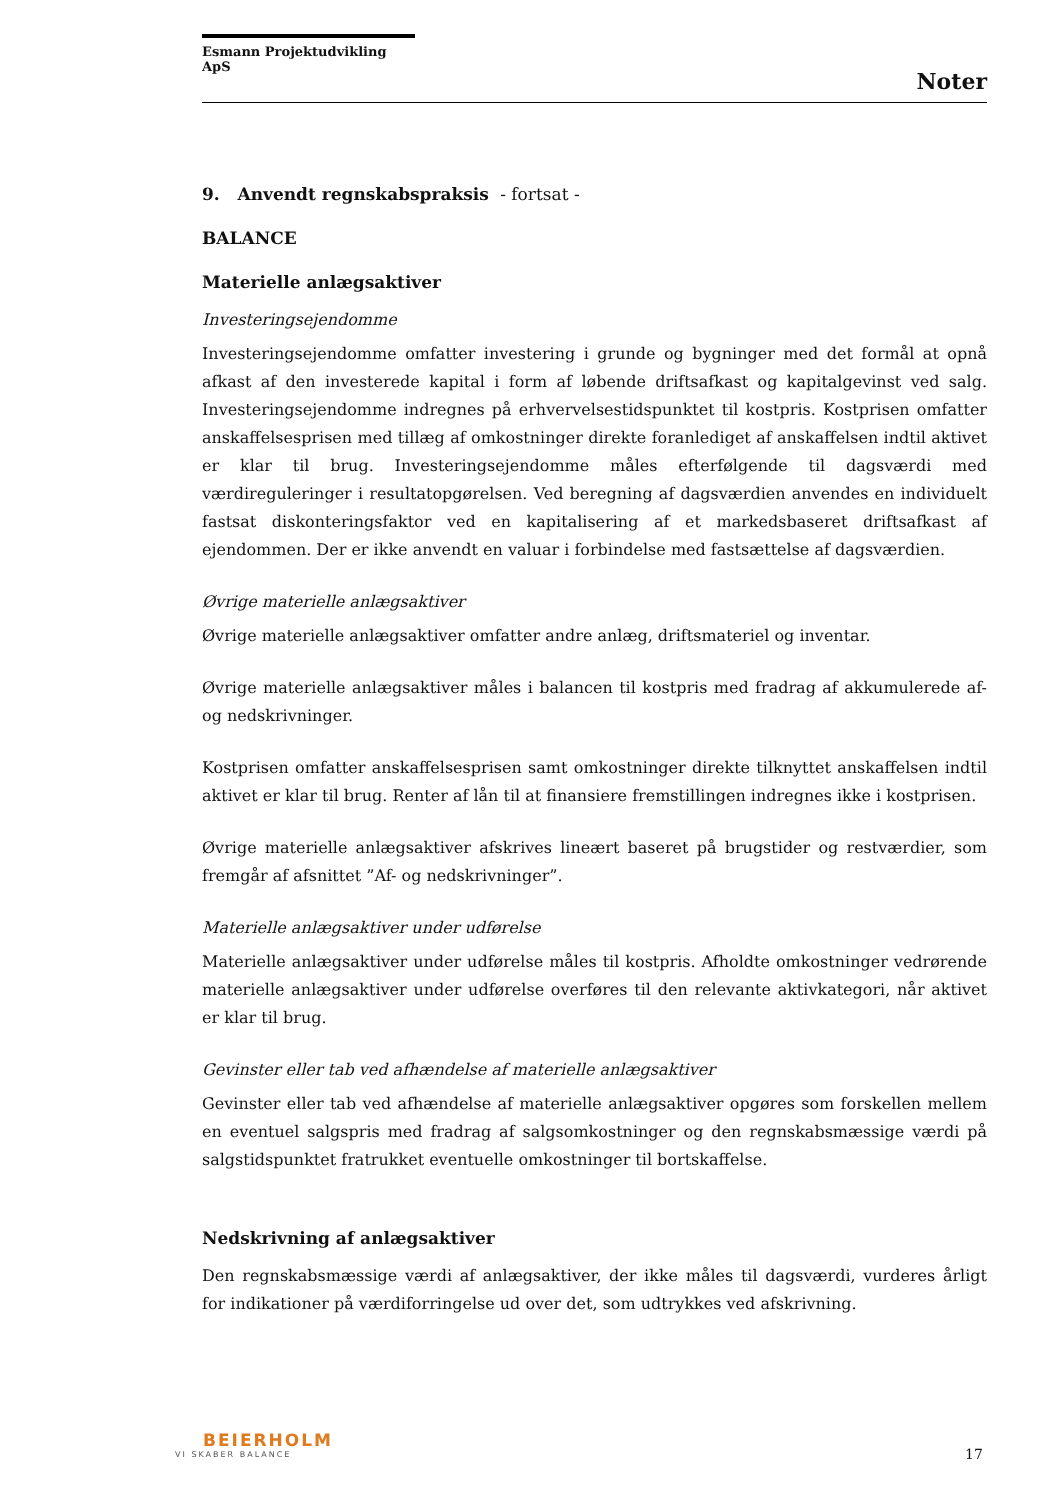Esmann Projektudvikling ApS
Noter
9. Anvendt regnskabspraksis - fortsat -
BALANCE
Materielle anlægsaktiver
Investeringsejendomme
Investeringsejendomme omfatter investering i grunde og bygninger med det formål at opnå afkast af den investerede kapital i form af løbende driftsafkast og kapitalgevinst ved salg. Investeringsejendomme indregnes på erhvervelsestidspunktet til kostpris. Kostprisen omfatter anskaffelsesprisen med tillæg af omkostninger direkte foranlediget af anskaffelsen indtil aktivet er klar til brug. Investeringsejendomme måles efterfølgende til dagsværdi med værdireguleringer i resultatopgørelsen. Ved beregning af dagsværdien anvendes en individuelt fastsat diskonteringsfaktor ved en kapitalisering af et markedsbaseret driftsafkast af ejendommen. Der er ikke anvendt en valuar i forbindelse med fastsættelse af dagsværdien.
Øvrige materielle anlægsaktiver
Øvrige materielle anlægsaktiver omfatter andre anlæg, driftsmateriel og inventar.
Øvrige materielle anlægsaktiver måles i balancen til kostpris med fradrag af akkumulerede af- og nedskrivninger.
Kostprisen omfatter anskaffelsesprisen samt omkostninger direkte tilknyttet anskaffelsen indtil aktivet er klar til brug. Renter af lån til at finansiere fremstillingen indregnes ikke i kostprisen.
Øvrige materielle anlægsaktiver afskrives lineært baseret på brugstider og restværdier, som fremgår af afsnittet ”Af- og nedskrivninger”.
Materielle anlægsaktiver under udførelse
Materielle anlægsaktiver under udførelse måles til kostpris. Afholdte omkostninger vedrørende materielle anlægsaktiver under udførelse overføres til den relevante aktivkategori, når aktivet er klar til brug.
Gevinster eller tab ved afhændelse af materielle anlægsaktiver
Gevinster eller tab ved afhændelse af materielle anlægsaktiver opgøres som forskellen mellem en eventuel salgspris med fradrag af salgsomkostninger og den regnskabsmæssige værdi på salgstidspunktet fratrukket eventuelle omkostninger til bortskaffelse.
Nedskrivning af anlægsaktiver
Den regnskabsmæssige værdi af anlægsaktiver, der ikke måles til dagsværdi, vurderes årligt for indikationer på værdiforringelse ud over det, som udtrykkes ved afskrivning.
BEIERHOLM
VI SKABER BALANCE
17